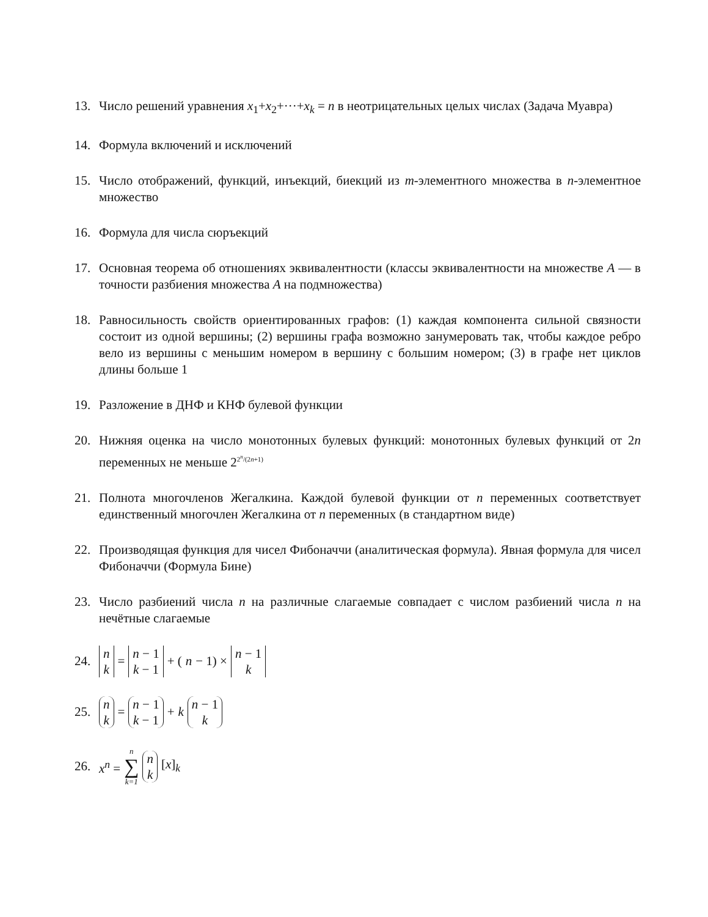13. Число решений уравнения x<sub>1</sub>+x<sub>2</sub>+···+x<sub>k</sub> = n в неотрицательных целых числах (Задача Муавра)
14. Формула включений и исключений
15. Число отображений, функций, инъекций, биекций из m-элементного множества в n-элементное множество
16. Формула для числа сюръекций
17. Основная теорема об отношениях эквивалентности (классы эквивалентности на множестве A — в точности разбиения множества A на подмножества)
18. Равносильность свойств ориентированных графов: (1) каждая компонента сильной связности состоит из одной вершины; (2) вершины графа возможно занумеровать так, чтобы каждое ребро вело из вершины с меньшим номером в вершину с большим номером; (3) в графе нет циклов длины больше 1
19. Разложение в ДНФ и КНФ булевой функции
20. Нижняя оценка на число монотонных булевых функций: монотонных булевых функций от 2n переменных не меньше 2<sup>2<sup>n</sup>/(2n+1)</sup>
21. Полнота многочленов Жегалкина. Каждой булевой функции от n переменных соответствует единственный многочлен Жегалкина от n переменных (в стандартном виде)
22. Производящая функция для чисел Фибоначчи (аналитическая формула). Явная формула для чисел Фибоначчи (Формула Бине)
23. Число разбиений числа n на различные слагаемые совпадает с числом разбиений числа n на нечётные слагаемые
24.
n k = n − 1 k − 1 + (n − 1) × n − 1 k
25.
n k = n − 1 k − 1 + k n − 1 k
26. x<sup>n</sup> = n ∑ k=1 n k [x]<sub>k</sub>